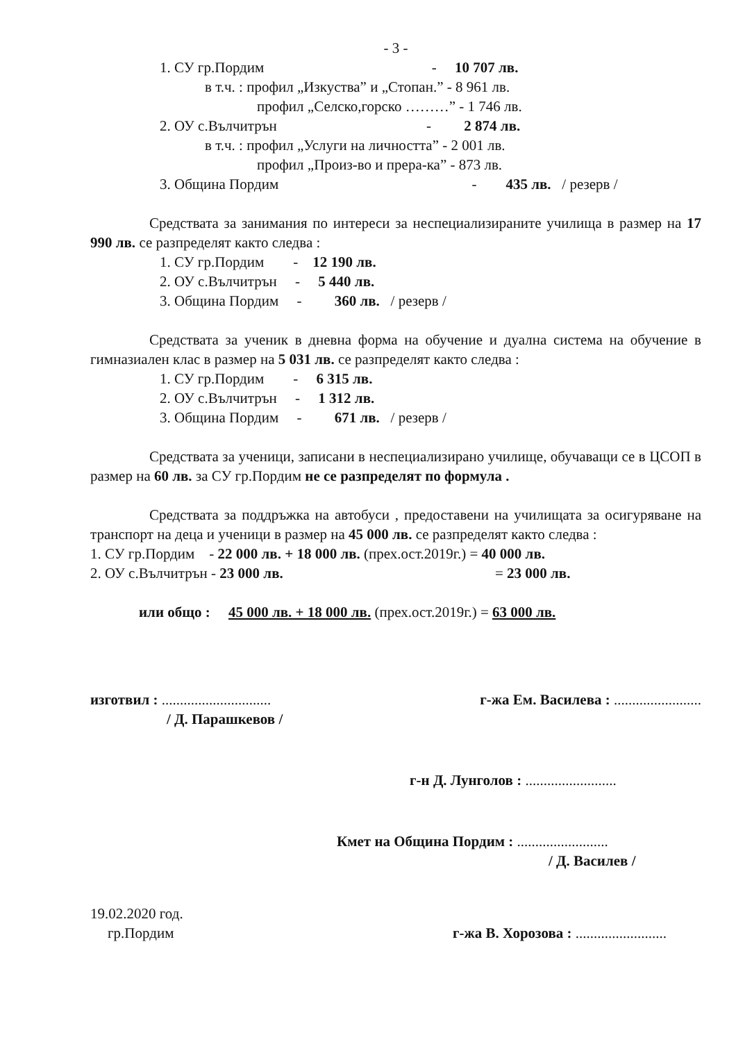- 3 -
1. СУ гр.Пордим - 10 707 лв.
в т.ч. : профил „Изкуства” и „Стопан.” - 8 961 лв.
профил „Селско,горско ………” - 1 746 лв.
2. ОУ с.Вълчитрън - 2 874 лв.
в т.ч. : профил „Услуги на личността” - 2 001 лв.
профил „Произ-во и прера-ка” - 873 лв.
3. Община Пордим - 435 лв. / резерв /
Средствата за занимания по интереси за неспециализираните училища в размер на 17 990 лв. се разпределят както следва :
1. СУ гр.Пордим - 12 190 лв.
2. ОУ с.Вълчитрън - 5 440 лв.
3. Община Пордим - 360 лв. / резерв /
Средствата за ученик в дневна форма на обучение и дуална система на обучение в гимназиален клас в размер на 5 031 лв. се разпределят както следва :
1. СУ гр.Пордим - 6 315 лв.
2. ОУ с.Вълчитрън - 1 312 лв.
3. Община Пордим - 671 лв. / резерв /
Средствата за ученици, записани в неспециализирано училище, обучаващи се в ЦСОП в размер на 60 лв. за СУ гр.Пордим не се разпределят по формула .
Средствата за поддръжка на автобуси , предоставени на училищата за осигуряване на транспорт на деца и ученици в размер на 45 000 лв. се разпределят както следва :
1. СУ гр.Пордим - 22 000 лв. + 18 000 лв. (прех.ост.2019г.) = 40 000 лв.
2. ОУ с.Вълчитрън - 23 000 лв. = 23 000 лв.
или общо : 45 000 лв. + 18 000 лв. (прех.ост.2019г.) = 63 000 лв.
изготвил : ..............................
/ Д. Парашкевов /
г-жа Ем. Василева : ........................
г-н Д. Лунголов : .........................
Кмет на Община Пордим : .........................
/ Д. Василев /
19.02.2020 год.
гр.Пордим
г-жа В. Хорозова : .........................